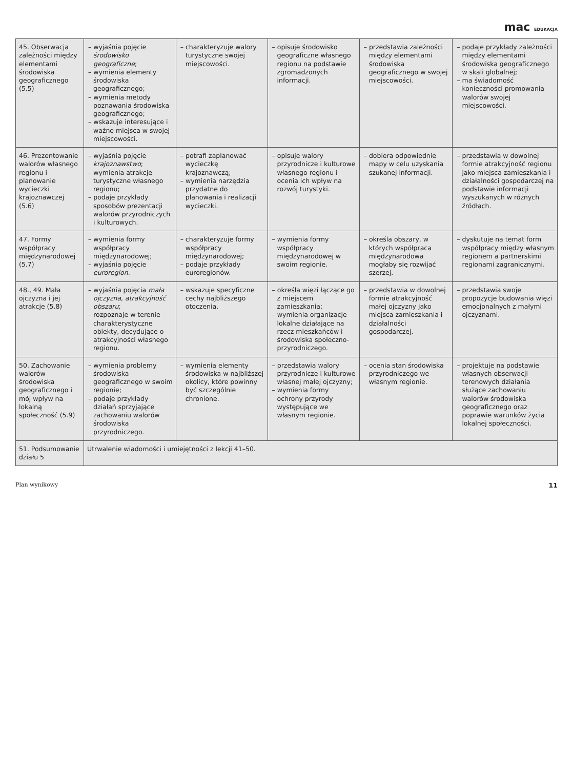mac EDUKACJA
| 45. Obserwacja zależności między elementami środowiska geograficznego (5.5) | – wyjaśnia pojęcie środowisko geograficzne ; – wymienia elementy środowiska geograficznego; – wymienia metody poznawania środowiska geograficznego; – wskazuje interesujące i ważne miejsca w swojej miejscowości. | – charakteryzuje walory turystyczne swojej miejscowości. | – opisuje środowisko geograficzne własnego regionu na podstawie zgromadzonych informacji. | – przedstawia zależności między elementami środowiska geograficznego w swojej miejscowości. | – podaje przykłady zależności między elementami środowiska geograficznego w skali globalnej; – ma świadomość konieczności promowania walorów swojej miejscowości. |
| 46. Prezentowanie walorów własnego regionu i planowanie wycieczki krajoznawczej (5.6) | – wyjaśnia pojęcie krajoznawstwo ; – wymienia atrakcje turystyczne własnego regionu; – podaje przykłady sposobów prezentacji walorów przyrodniczych i kulturowych. | – potrafi zaplanować wycieczkę krajoznawczą; – wymienia narzędzia przydatne do planowania i realizacji wycieczki. | – opisuje walory przyrodnicze i kulturowe własnego regionu i ocenia ich wpływ na rozwój turystyki. | – dobiera odpowiednie mapy w celu uzyskania szukanej informacji. | – przedstawia w dowolnej formie atrakcyjność regionu jako miejsca zamieszkania i działalności gospodarczej na podstawie informacji wyszukanych w różnych źródłach. |
| 47. Formy współpracy międzynarodowej (5.7) | – wymienia formy współpracy międzynarodowej; – wyjaśnia pojęcie euroregion . | – charakteryzuje formy współpracy międzynarodowej; – podaje przykłady euroregionów. | – wymienia formy współpracy międzynarodowej w swoim regionie. | – określa obszary, w których współpraca międzynarodowa mogłaby się rozwijać szerzej. | – dyskutuje na temat form współpracy między własnym regionem a partnerskimi regionami zagranicznymi. |
| 48., 49. Mała ojczyzna i jej atrakcje (5.8) | – wyjaśnia pojęcia mała ojczyzna , atrakcyjność obszaru ; – rozpoznaje w terenie charakterystyczne obiekty, decydujące o atrakcyjności własnego regionu. | – wskazuje specyficzne cechy najbliższego otoczenia. | – określa więzi łączące go z miejscem zamieszkania; – wymienia organizacje lokalne działające na rzecz mieszkańców i środowiska społeczno-przyrodniczego. | – przedstawia w dowolnej formie atrakcyjność małej ojczyzny jako miejsca zamieszkania i działalności gospodarczej. | – przedstawia swoje propozycje budowania więzi emocjonalnych z małymi ojczyznami. |
| 50. Zachowanie walorów środowiska geograficznego i mój wpływ na lokalną społeczność (5.9) | – wymienia problemy środowiska geograficznego w swoim regionie; – podaje przykłady działań sprzyjające zachowaniu walorów środowiska przyrodniczego. | – wymienia elementy środowiska w najbliższej okolicy, które powinny być szczególnie chronione. | – przedstawia walory przyrodnicze i kulturowe własnej małej ojczyzny; – wymienia formy ochrony przyrody występujące we własnym regionie. | – ocenia stan środowiska przyrodniczego we własnym regionie. | – projektuje na podstawie własnych obserwacji terenowych działania służące zachowaniu walorów środowiska geograficznego oraz poprawie warunków życia lokalnej społeczności. |
| 51. Podsumowanie działu 5 | Utrwalenie wiadomości i umiejętności z lekcji 41–50. | | | | |
Plan wynikowy 11